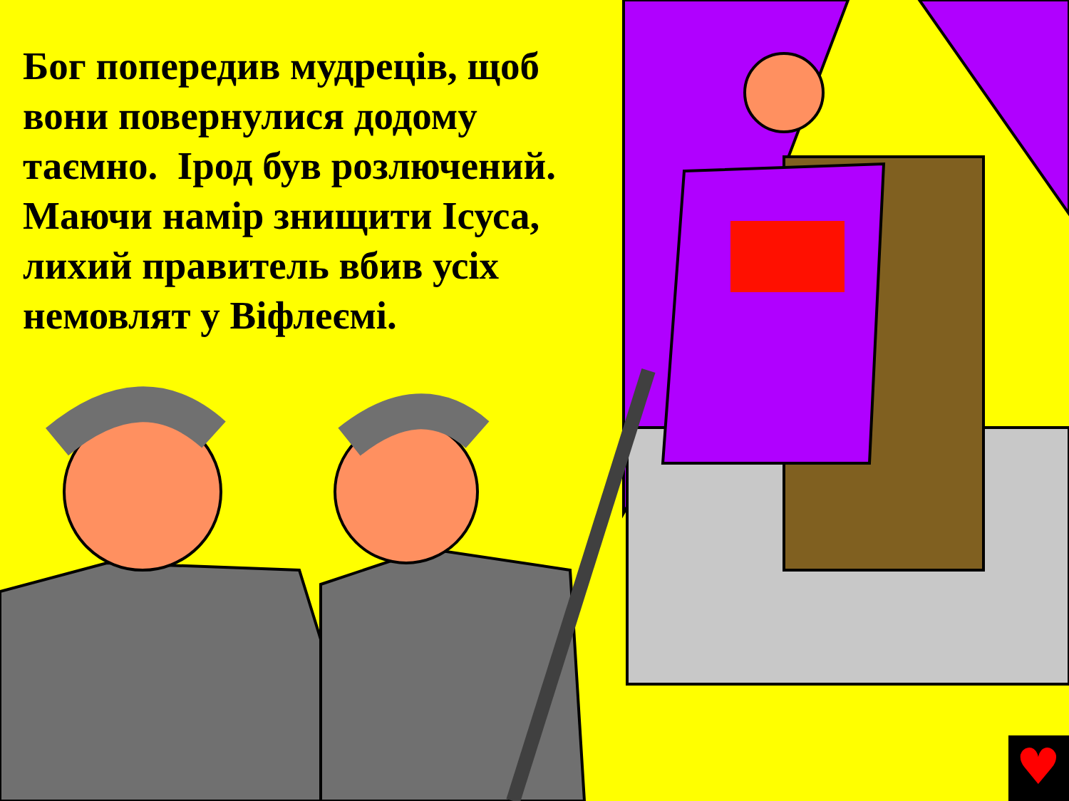♥
Бог попередив мудреців, щоб вони повернулися додому таємно. Ірод був розлючений. Маючи намір знищити Ісуса, лихий правитель вбив усіх немовлят у Віфлеємі.